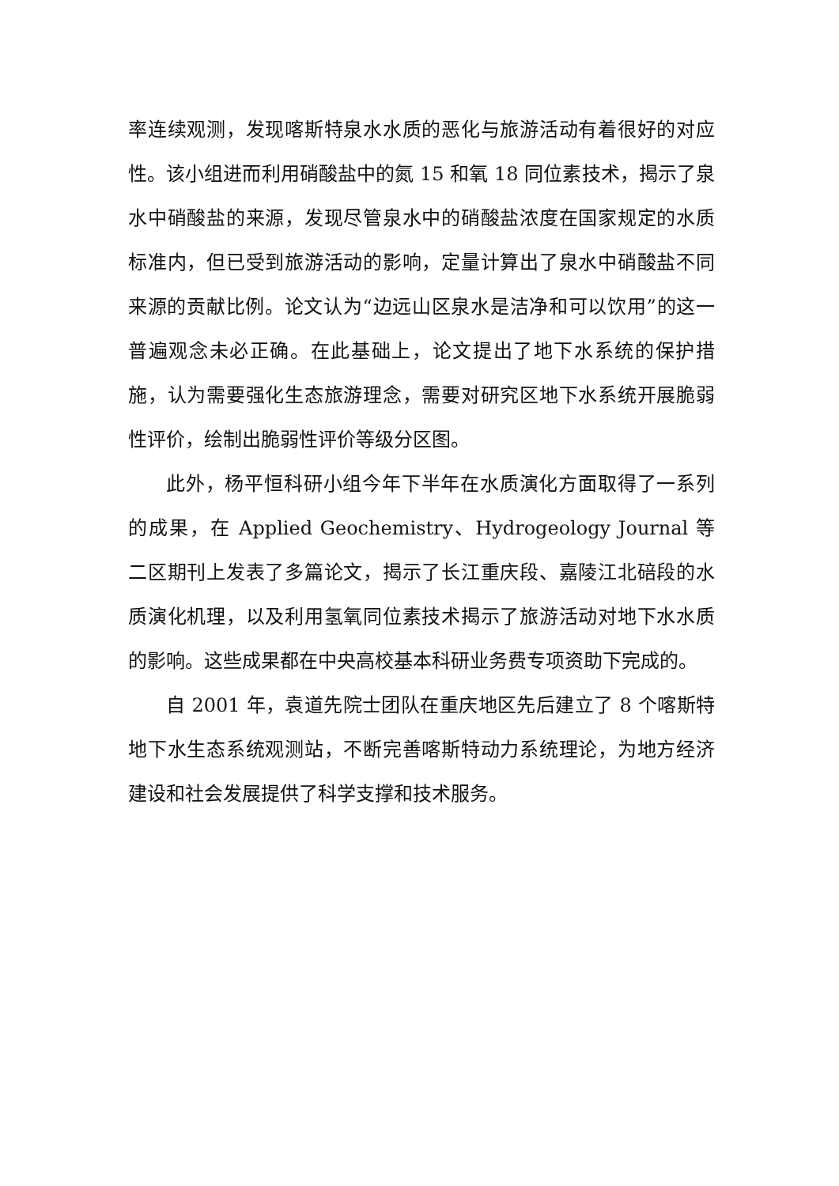率连续观测，发现喀斯特泉水水质的恶化与旅游活动有着很好的对应性。该小组进而利用硝酸盐中的氮 15 和氧 18 同位素技术，揭示了泉水中硝酸盐的来源，发现尽管泉水中的硝酸盐浓度在国家规定的水质标准内，但已受到旅游活动的影响，定量计算出了泉水中硝酸盐不同来源的贡献比例。论文认为“边远山区泉水是洁净和可以饮用”的这一普遍观念未必正确。在此基础上，论文提出了地下水系统的保护措施，认为需要强化生态旅游理念，需要对研究区地下水系统开展脆弱性评价，绘制出脆弱性评价等级分区图。
此外，杨平恒科研小组今年下半年在水质演化方面取得了一系列的成果，在 Applied Geochemistry、Hydrogeology Journal 等二区期刊上发表了多篇论文，揭示了长江重庆段、嘉陵江北碚段的水质演化机理，以及利用氢氧同位素技术揭示了旅游活动对地下水水质的影响。这些成果都在中央高校基本科研业务费专项资助下完成的。
自 2001 年，袁道先院士团队在重庆地区先后建立了 8 个喀斯特地下水生态系统观测站，不断完善喀斯特动力系统理论，为地方经济建设和社会发展提供了科学支撑和技术服务。